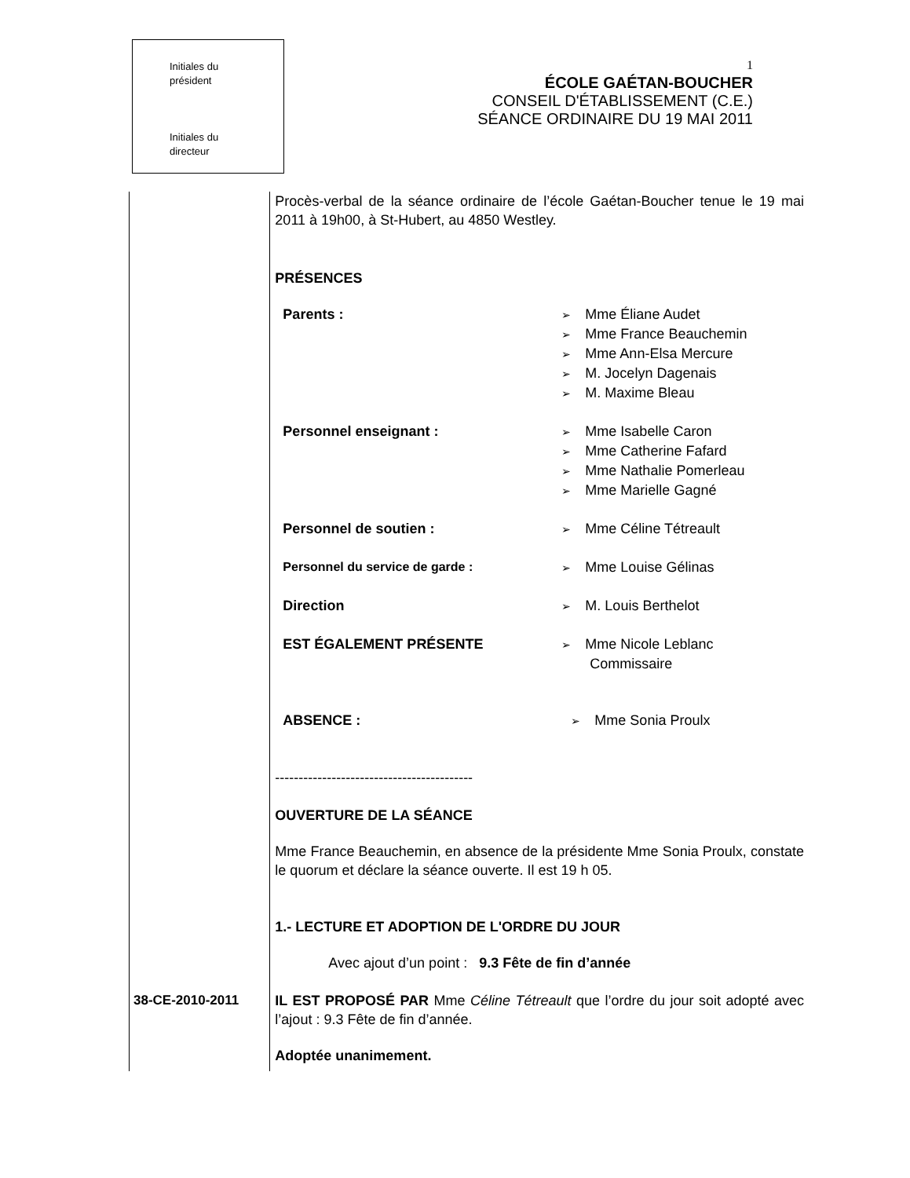Initiales du
président
Initiales du
directeur
1
ÉCOLE GAÉTAN-BOUCHER
CONSEIL D'ÉTABLISSEMENT (C.E.)
SÉANCE ORDINAIRE DU 19 MAI 2011
38-CE-2010-2011
Procès-verbal de la séance ordinaire de l’école Gaétan-Boucher tenue le 19 mai 2011 à 19h00, à St-Hubert, au 4850 Westley.
PRÉSENCES
Parents : Mme Éliane Audet
Mme France Beauchemin
Mme Ann-Elsa Mercure
M. Jocelyn Dagenais
M. Maxime Bleau
Personnel enseignant : Mme Isabelle Caron
Mme Catherine Fafard
Mme Nathalie Pomerleau
Mme Marielle Gagné
Personnel de soutien : Mme Céline Tétreault
Personnel du service de garde : Mme Louise Gélinas
Direction M. Louis Berthelot
EST ÉGALEMENT PRÉSENTE Mme Nicole Leblanc
Commissaire
ABSENCE : Mme Sonia Proulx
------------------------------------------
OUVERTURE DE LA SÉANCE
Mme France Beauchemin, en absence de la présidente Mme Sonia Proulx, constate le quorum et déclare la séance ouverte. Il est 19 h 05.
1.- LECTURE ET ADOPTION DE L'ORDRE DU JOUR
Avec ajout d’un point : 9.3 Fête de fin d’année
IL EST PROPOSÉ PAR Mme Céline Tétreault que l’ordre du jour soit adopté avec l’ajout : 9.3 Fête de fin d’année.
Adoptée unanimement.